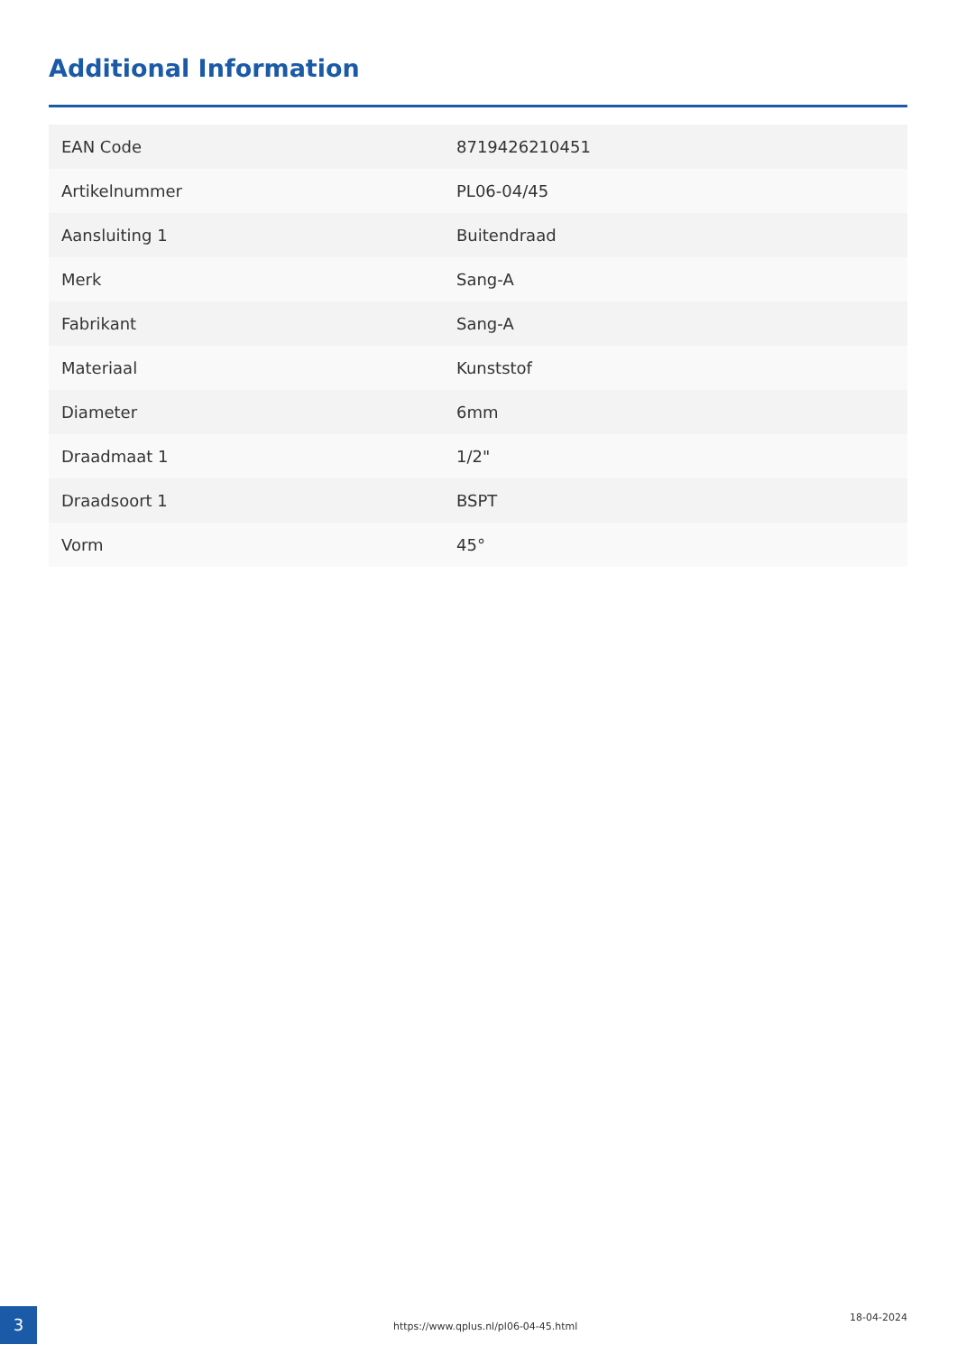Additional Information
| EAN Code | 8719426210451 |
| Artikelnummer | PL06-04/45 |
| Aansluiting 1 | Buitendraad |
| Merk | Sang-A |
| Fabrikant | Sang-A |
| Materiaal | Kunststof |
| Diameter | 6mm |
| Draadmaat 1 | 1/2" |
| Draadsoort 1 | BSPT |
| Vorm | 45° |
3
https://www.qplus.nl/pl06-04-45.html
18-04-2024